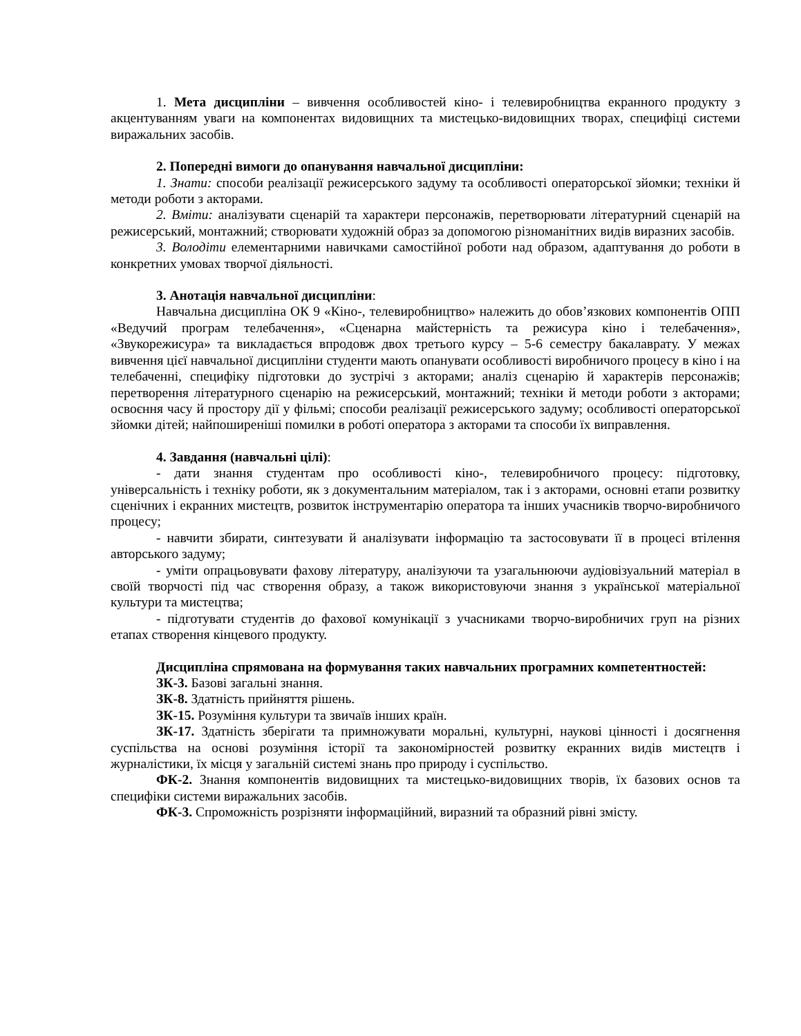1. Мета дисципліни – вивчення особливостей кіно- і телевиробництва екранного продукту з акцентуванням уваги на компонентах видовищних та мистецько-видовищних творах, специфіці системи виражальних засобів.
2. Попередні вимоги до опанування навчальної дисципліни:
1. Знати: способи реалізації режисерського задуму та особливості операторської зйомки; техніки й методи роботи з акторами.
2. Вміти: аналізувати сценарій та характери персонажів, перетворювати літературний сценарій на режисерський, монтажний; створювати художній образ за допомогою різноманітних видів виразних засобів.
3. Володіти елементарними навичками самостійної роботи над образом, адаптування до роботи в конкретних умовах творчої діяльності.
3. Анотація навчальної дисципліни:
Навчальна дисципліна ОК 9 «Кіно-, телевиробництво» належить до обов’язкових компонентів ОПП «Ведучий програм телебачення», «Сценарна майстерність та режисура кіно і телебачення», «Звукорежисура» та викладається впродовж двох третього курсу – 5-6 семестру бакалаврату. У межах вивчення цієї навчальної дисципліни студенти мають опанувати особливості виробничого процесу в кіно і на телебаченні, специфіку підготовки до зустрічі з акторами; аналіз сценарію й характерів персонажів; перетворення літературного сценарію на режисерський, монтажний; техніки й методи роботи з акторами; освоєння часу й простору дії у фільмі; способи реалізації режисерського задуму; особливості операторської зйомки дітей; найпоширеніші помилки в роботі оператора з акторами та способи їх виправлення.
4. Завдання (навчальні цілі):
- дати знання студентам про особливості кіно-, телевиробничого процесу: підготовку, універсальність і техніку роботи, як з документальним матеріалом, так і з акторами, основні етапи розвитку сценічних і екранних мистецтв, розвиток інструментарію оператора та інших учасників творчо-виробничого процесу;
- навчити збирати, синтезувати й аналізувати інформацію та застосовувати її в процесі втілення авторського задуму;
- уміти опрацьовувати фахову літературу, аналізуючи та узагальнюючи аудіовізуальний матеріал в своїй творчості під час створення образу, а також використовуючи знання з української матеріальної культури та мистецтва;
- підготувати студентів до фахової комунікації з учасниками творчо-виробничих груп на різних етапах створення кінцевого продукту.
Дисципліна спрямована на формування таких навчальних програмних компетентностей:
ЗК-3. Базові загальні знання.
ЗК-8. Здатність прийняття рішень.
ЗК-15. Розуміння культури та звичаїв інших країн.
ЗК-17. Здатність зберігати та примножувати моральні, культурні, наукові цінності і досягнення суспільства на основі розуміння історії та закономірностей розвитку екранних видів мистецтв і журналістики, їх місця у загальній системі знань про природу і суспільство.
ФК-2. Знання компонентів видовищних та мистецько-видовищних творів, їх базових основ та специфіки системи виражальних засобів.
ФК-3. Спроможність розрізняти інформаційний, виразний та образний рівні змісту.